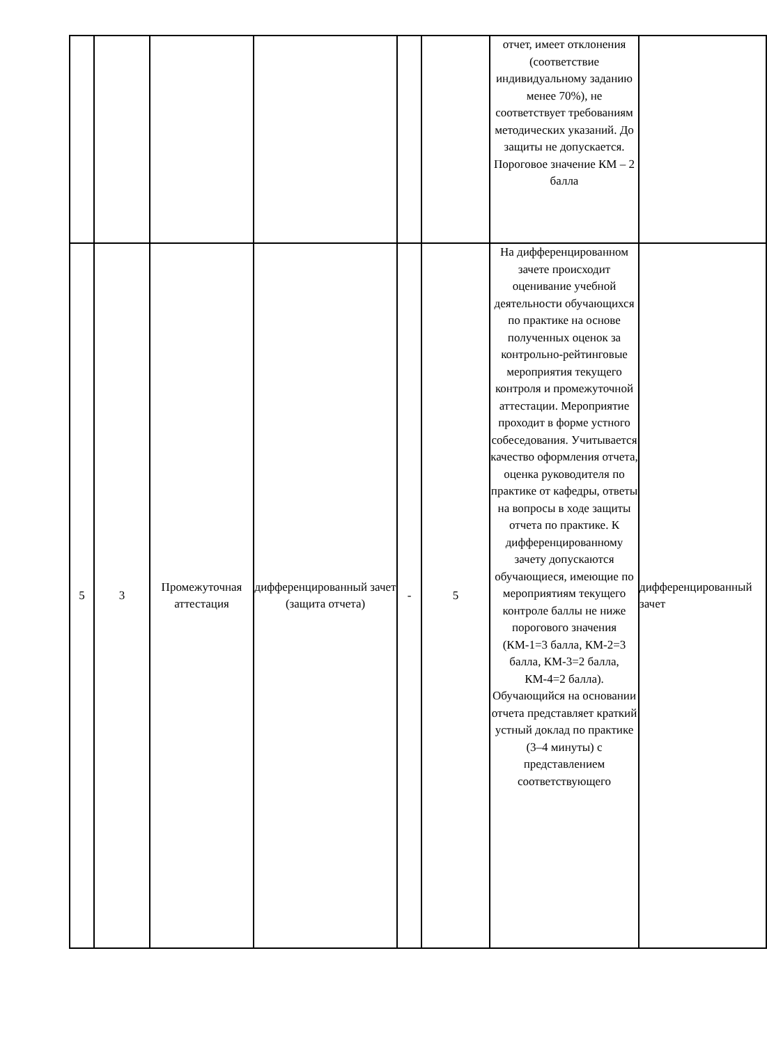| | | | | | | отчет, имеет отклонения (соответствие индивидуальному заданию менее 70%), не соответствует требованиям методических указаний. До защиты не допускается. Пороговое значение КМ – 2 балла | |
| 5 | 3 | Промежуточная аттестация | дифференцированный зачет (защита отчета) | - | 5 | На дифференцированном зачете происходит оценивание учебной деятельности обучающихся по практике на основе полученных оценок за контрольно-рейтинговые мероприятия текущего контроля и промежуточной аттестации. Мероприятие проходит в форме устного собеседования. Учитывается качество оформления отчета, оценка руководителя по практике от кафедры, ответы на вопросы в ходе защиты отчета по практике. К дифференцированному зачету допускаются обучающиеся, имеющие по мероприятиям текущего контроле баллы не ниже порогового значения (КМ-1=3 балла, КМ-2=3 балла, КМ-3=2 балла, КМ-4=2 балла). Обучающийся на основании отчета представляет краткий устный доклад по практике (3–4 минуты) с представлением соответствующего | дифференцированный зачет |